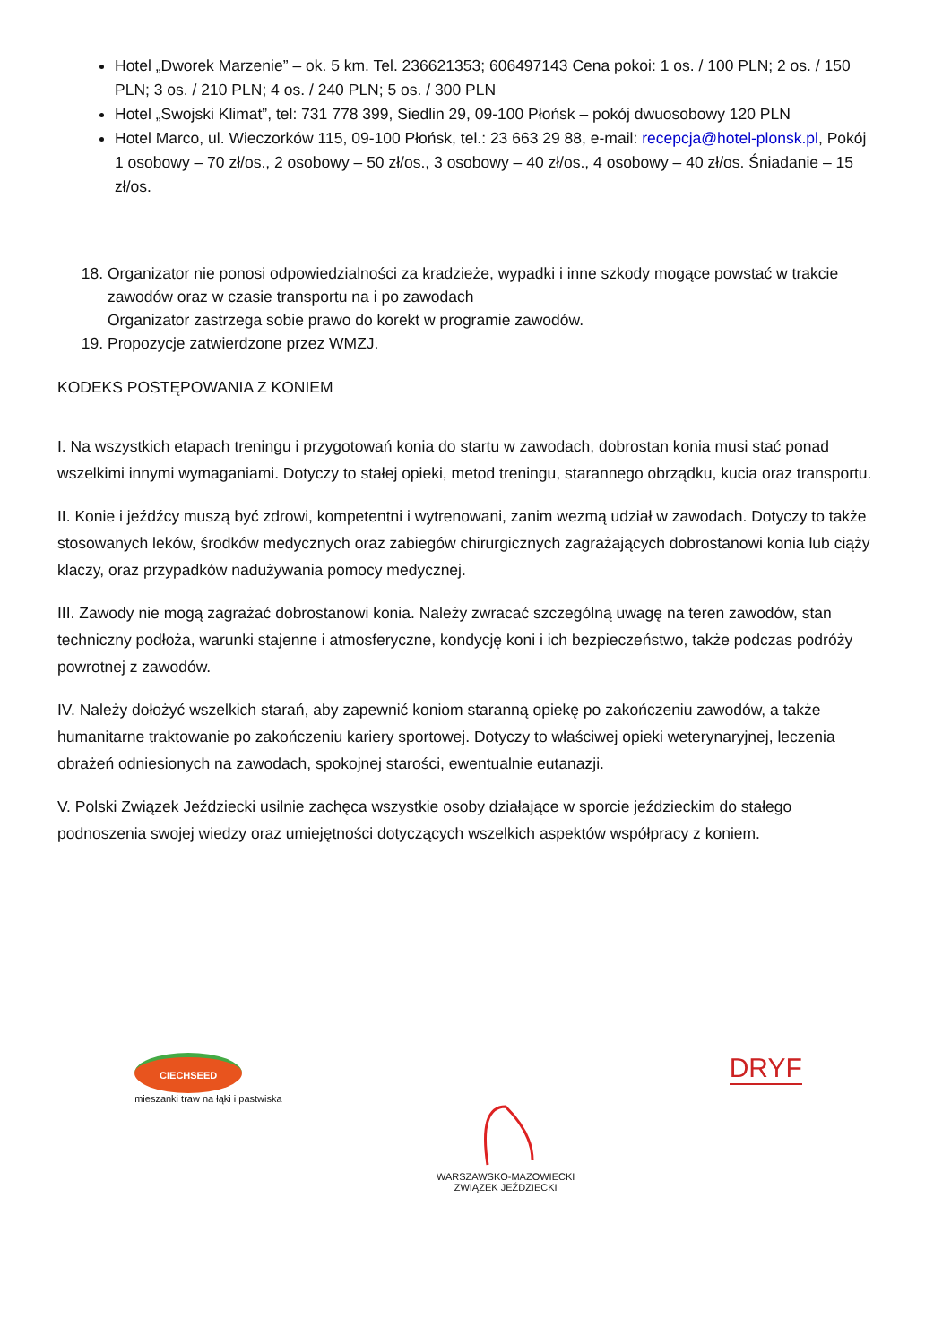Hotel „Dworek Marzenie” – ok. 5 km. Tel. 236621353; 606497143 Cena pokoi: 1 os. / 100 PLN; 2 os. / 150 PLN; 3 os. / 210 PLN; 4 os. / 240 PLN; 5 os. / 300 PLN
Hotel „Swojski Klimat”, tel: 731 778 399, Siedlin 29, 09-100 Płońsk – pokój dwuosobowy 120 PLN
Hotel Marco, ul. Wieczorków 115, 09-100 Płońsk, tel.: 23 663 29 88, e-mail: recepcja@hotel-plonsk.pl, Pokój 1 osobowy – 70 zł/os., 2 osobowy – 50 zł/os., 3 osobowy – 40 zł/os., 4 osobowy – 40 zł/os. Śniadanie – 15 zł/os.
18. Organizator nie ponosi odpowiedzialności za kradzieże, wypadki i inne szkody mogące powstać w trakcie zawodów oraz w czasie transportu na i po zawodach
Organizator zastrzega sobie prawo do korekt w programie zawodów.
19. Propozycje zatwierdzone przez WMZJ.
KODEKS POSTĘPOWANIA Z KONIEM
I. Na wszystkich etapach treningu i przygotowań konia do startu w zawodach, dobrostan konia musi stać ponad wszelkimi innymi wymaganiami. Dotyczy to stałej opieki, metod treningu, starannego obrządku, kucia oraz transportu.
II. Konie i jeźdźcy muszą być zdrowi, kompetentni i wytrenowani, zanim wezmą udział w zawodach. Dotyczy to także stosowanych leków, środków medycznych oraz zabiegów chirurgicznych zagrażających dobrostanowi konia lub ciąży klaczy, oraz przypadków nadużywania pomocy medycznej.
III. Zawody nie mogą zagrażać dobrostanowi konia. Należy zwracać szczególną uwagę na teren zawodów, stan techniczny podłoża, warunki stajenne i atmosferyczne, kondycję koni i ich bezpieczeństwo, także podczas podróży powrotnej z zawodów.
IV. Należy dołożyć wszelkich starań, aby zapewnić koniom staranną opiekę po zakończeniu zawodów, a także humanitarne traktowanie po zakończeniu kariery sportowej. Dotyczy to właściwej opieki weterynaryjnej, leczenia obrażeń odniesionych na zawodach, spokojnej starości, ewentualnie eutanazji.
V. Polski Związek Jeździecki usilnie zachęca wszystkie osoby działające w sporcie jeździeckim do stałego podnoszenia swojej wiedzy oraz umiejętności dotyczących wszelkich aspektów współpracy z koniem.
CIECHSEED
mieszanki traw na łąki i pastwiska
WARSZAWSKO-MAZOWIECKI
ZWIĄZEK JEŹDZIECKI
DRYF